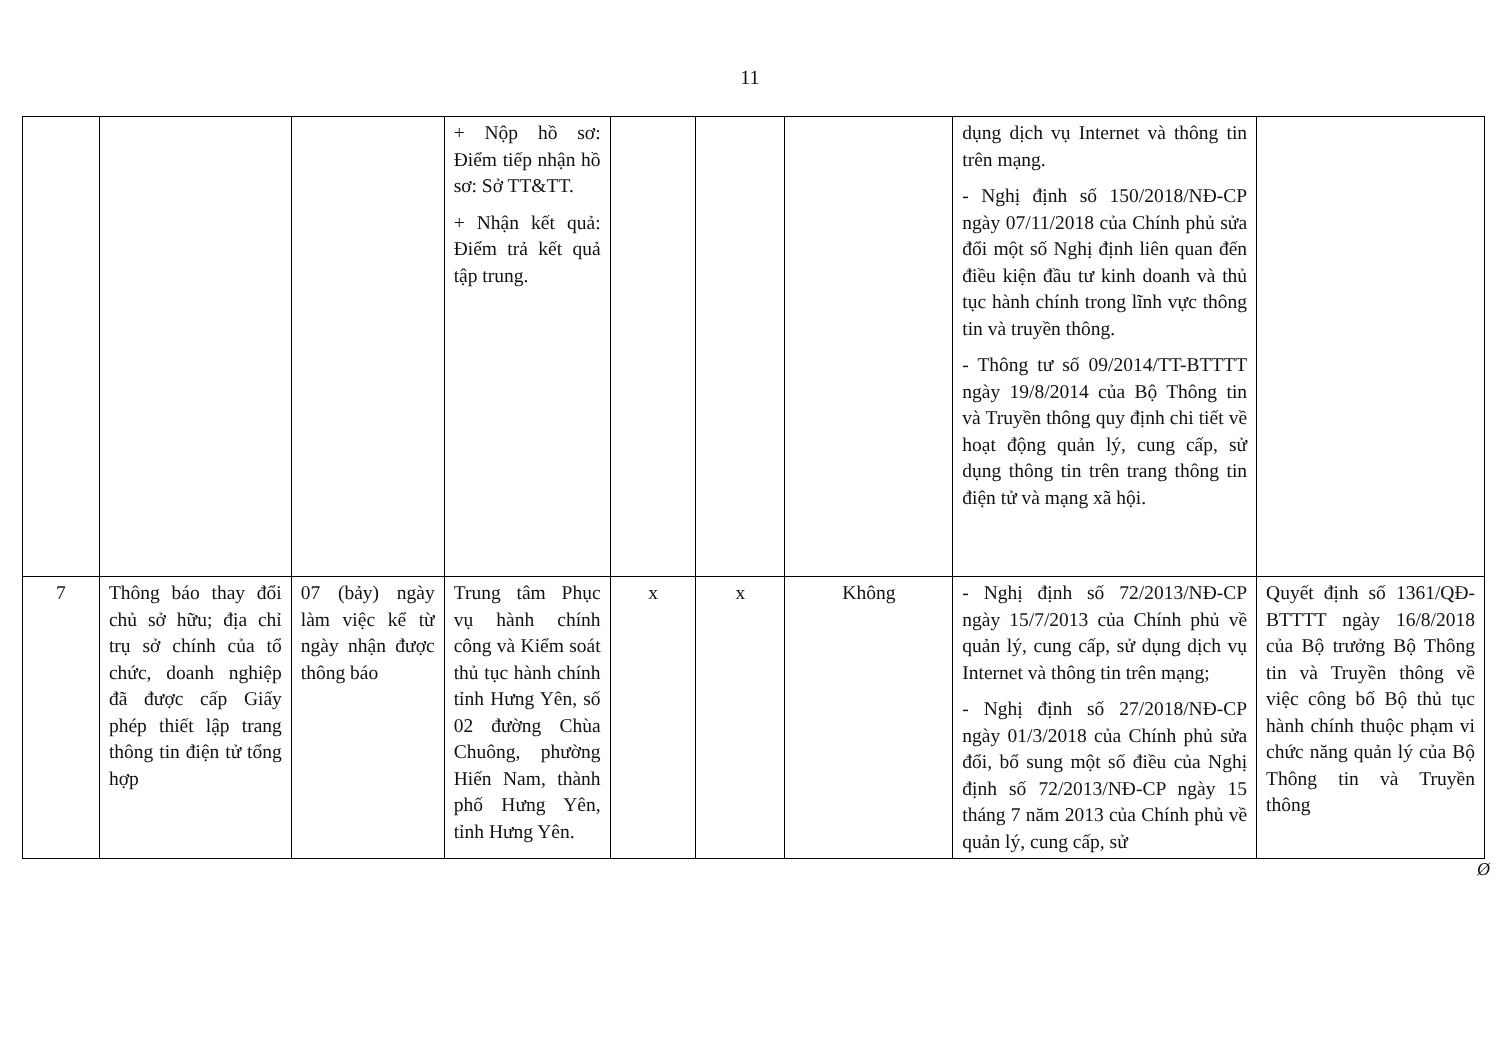11
| | | | + Nộp hồ sơ: Điểm tiếp nhận hồ sơ: Sở TT&TT. + Nhận kết quả: Điểm trả kết quả tập trung. | | | | dụng dịch vụ Internet và thông tin trên mạng. - Nghị định số 150/2018/NĐ-CP ngày 07/11/2018 của Chính phủ sửa đổi một số Nghị định liên quan đến điều kiện đầu tư kinh doanh và thủ tục hành chính trong lĩnh vực thông tin và truyền thông. - Thông tư số 09/2014/TT-BTTTT ngày 19/8/2014 của Bộ Thông tin và Truyền thông quy định chi tiết về hoạt động quản lý, cung cấp, sử dụng thông tin trên trang thông tin điện tử và mạng xã hội. | |
| 7 | Thông báo thay đổi chủ sở hữu; địa chỉ trụ sở chính của tổ chức, doanh nghiệp đã được cấp Giấy phép thiết lập trang thông tin điện tử tổng hợp | 07 (bảy) ngày làm việc kể từ ngày nhận được thông báo | Trung tâm Phục vụ hành chính công và Kiểm soát thủ tục hành chính tỉnh Hưng Yên, số 02 đường Chùa Chuông, phường Hiến Nam, thành phố Hưng Yên, tỉnh Hưng Yên. | x | x | Không | - Nghị định số 72/2013/NĐ-CP ngày 15/7/2013 của Chính phủ về quản lý, cung cấp, sử dụng dịch vụ Internet và thông tin trên mạng; - Nghị định số 27/2018/NĐ-CP ngày 01/3/2018 của Chính phủ sửa đổi, bổ sung một số điều của Nghị định số 72/2013/NĐ-CP ngày 15 tháng 7 năm 2013 của Chính phủ về quản lý, cung cấp, sử | Quyết định số 1361/QĐ-BTTTT ngày 16/8/2018 của Bộ trưởng Bộ Thông tin và Truyền thông về việc công bố Bộ thủ tục hành chính thuộc phạm vi chức năng quản lý của Bộ Thông tin và Truyền thông |
Ø